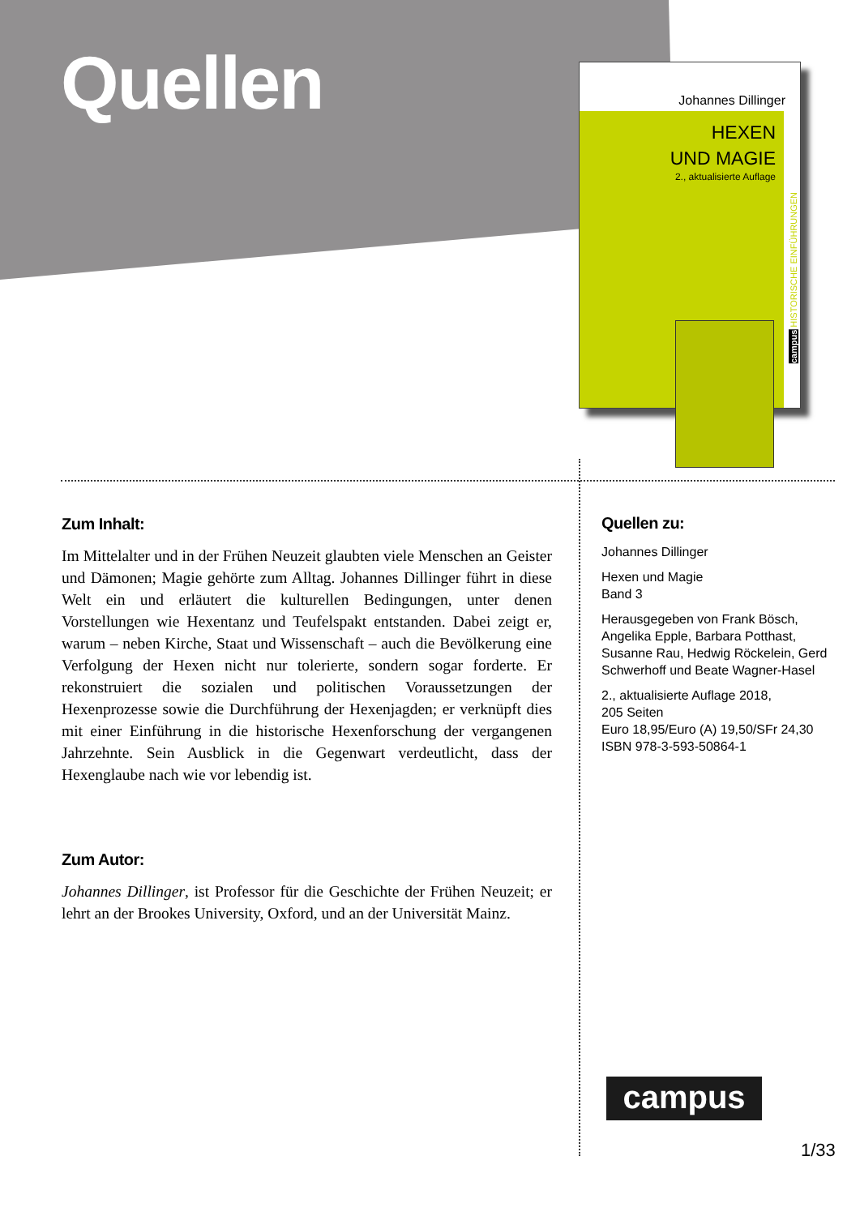Quellen
Johannes Dillinger
HEXEN
UND MAGIE
2., aktualisierte Auflage
campus HISTORISCHE EINFÜHRUNGEN
Zum Inhalt:
Im Mittelalter und in der Frühen Neuzeit glaubten viele Menschen an Geister und Dämonen; Magie gehörte zum Alltag. Johannes Dillinger führt in diese Welt ein und erläutert die kulturellen Bedingungen, unter denen Vorstellungen wie Hexentanz und Teufelspakt entstanden. Dabei zeigt er, warum – neben Kirche, Staat und Wissenschaft – auch die Bevölkerung eine Verfolgung der Hexen nicht nur tolerierte, sondern sogar forderte. Er rekonstruiert die sozialen und politischen Voraussetzungen der Hexenprozesse sowie die Durchführung der Hexenjagden; er verknüpft dies mit einer Einführung in die historische Hexenforschung der vergangenen Jahrzehnte. Sein Ausblick in die Gegenwart verdeutlicht, dass der Hexenglaube nach wie vor lebendig ist.
Zum Autor:
Johannes Dillinger, ist Professor für die Geschichte der Frühen Neuzeit; er lehrt an der Brookes University, Oxford, und an der Universität Mainz.
Quellen zu:
Johannes Dillinger
Hexen und Magie
Band 3
Herausgegeben von Frank Bösch, Angelika Epple, Barbara Potthast, Susanne Rau, Hedwig Röckelein, Gerd Schwerhoff und Beate Wagner-Hasel
2., aktualisierte Auflage 2018,
205 Seiten
Euro 18,95/Euro (A) 19,50/SFr 24,30
ISBN 978-3-593-50864-1
campus
1/33